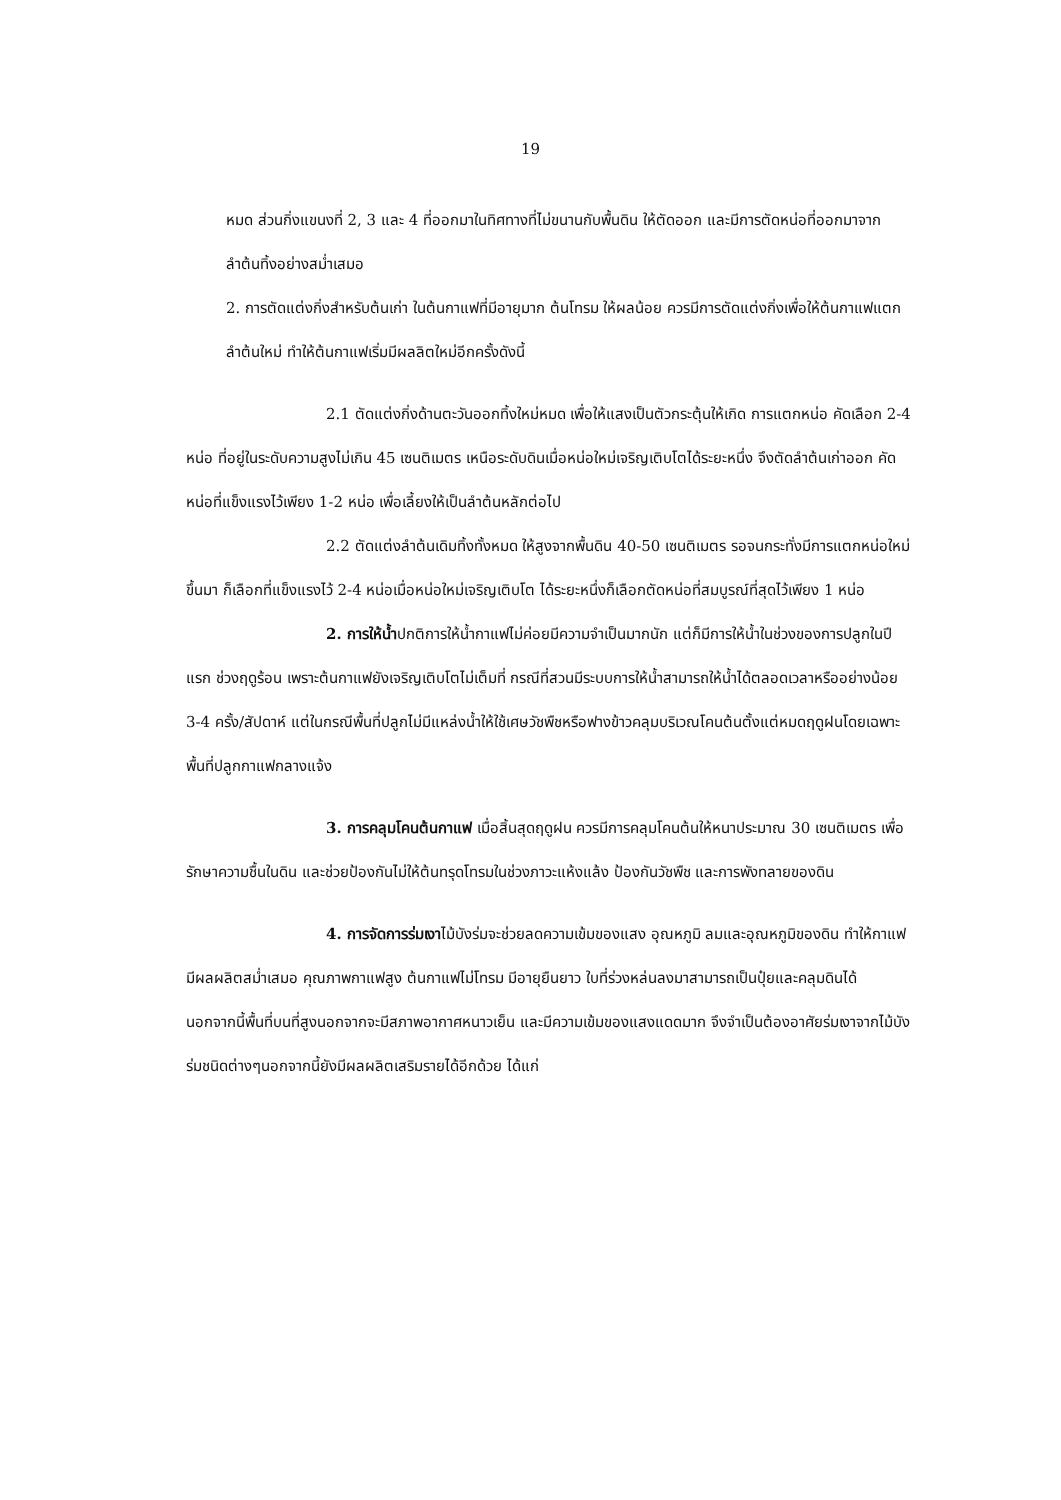19
หมด ส่วนกิ่งแขนงที่ 2, 3 และ 4 ที่ออกมาในทิศทางที่ไม่ขนานกับพื้นดิน ให้ตัดออก และมีการตัดหน่อที่ออกมาจากลำต้นทิ้งอย่างสม่ำเสมอ
2. การตัดแต่งกิ่งสำหรับต้นเก่า ในต้นกาแฟที่มีอายุมาก ต้นโทรม ให้ผลน้อย ควรมีการตัดแต่งกิ่งเพื่อให้ต้นกาแฟแตกลำต้นใหม่ ทำให้ต้นกาแฟเริ่มมีผลลิตใหม่อีกครั้งดังนี้
2.1 ตัดแต่งกิ่งด้านตะวันออกทิ้งใหม่หมด เพื่อให้แสงเป็นตัวกระตุ้นให้เกิด การแตกหน่อ คัดเลือก 2-4 หน่อ ที่อยู่ในระดับความสูงไม่เกิน 45 เซนติเมตร เหนือระดับดินเมื่อหน่อใหม่เจริญเติบโตได้ระยะหนึ่ง จึงตัดลำต้นเก่าออก คัดหน่อที่แข็งแรงไว้เพียง 1-2 หน่อ เพื่อเลี้ยงให้เป็นลำต้นหลักต่อไป
2.2 ตัดแต่งลำต้นเดิมทิ้งทั้งหมด ให้สูงจากพื้นดิน 40-50 เซนติเมตร รอจนกระทั่งมีการแตกหน่อใหม่ขึ้นมา ก็เลือกที่แข็งแรงไว้ 2-4 หน่อเมื่อหน่อใหม่เจริญเติบโต ได้ระยะหนึ่งก็เลือกตัดหน่อที่สมบูรณ์ที่สุดไว้เพียง 1 หน่อ
2. การให้น้ำปกติการให้น้ำกาแฟไม่ค่อยมีความจำเป็นมากนัก แต่ก็มีการให้น้ำในช่วงของการปลูกในปีแรก ช่วงฤดูร้อน เพราะต้นกาแฟยังเจริญเติบโตไม่เต็มที่ กรณีที่สวนมีระบบการให้น้ำสามารถให้น้ำได้ตลอดเวลาหรืออย่างน้อย 3-4 ครั้ง/สัปดาห์ แต่ในกรณีพื้นที่ปลูกไม่มีแหล่งน้ำให้ใช้เศษวัชพืชหรือฟางข้าวคลุมบริเวณโคนต้นตั้งแต่หมดฤดูฝนโดยเฉพาะพื้นที่ปลูกกาแฟกลางแจ้ง
3. การคลุมโคนต้นกาแฟ เมื่อสิ้นสุดฤดูฝน ควรมีการคลุมโคนต้นให้หนาประมาณ 30 เซนติเมตร เพื่อรักษาความชื้นในดิน และช่วยป้องกันไม่ให้ต้นทรุดโทรมในช่วงภาวะแห้งแล้ง ป้องกันวัชพืช และการพังทลายของดิน
4. การจัดการร่มเงาไม้บังร่มจะช่วยลดความเข้มของแสง อุณหภูมิ ลมและอุณหภูมิของดิน ทำให้กาแฟมีผลผลิตสม่ำเสมอ คุณภาพกาแฟสูง ต้นกาแฟไม่โทรม มีอายุยืนยาว ใบที่ร่วงหล่นลงมาสามารถเป็นปุ๋ยและคลุมดินได้ นอกจากนี้พื้นที่บนที่สูงนอกจากจะมีสภาพอากาศหนาวเย็น และมีความเข้มของแสงแดดมาก จึงจำเป็นต้องอาศัยร่มเงาจากไม้บังร่มชนิดต่างๆนอกจากนี้ยังมีผลผลิตเสริมรายได้อีกด้วย ได้แก่